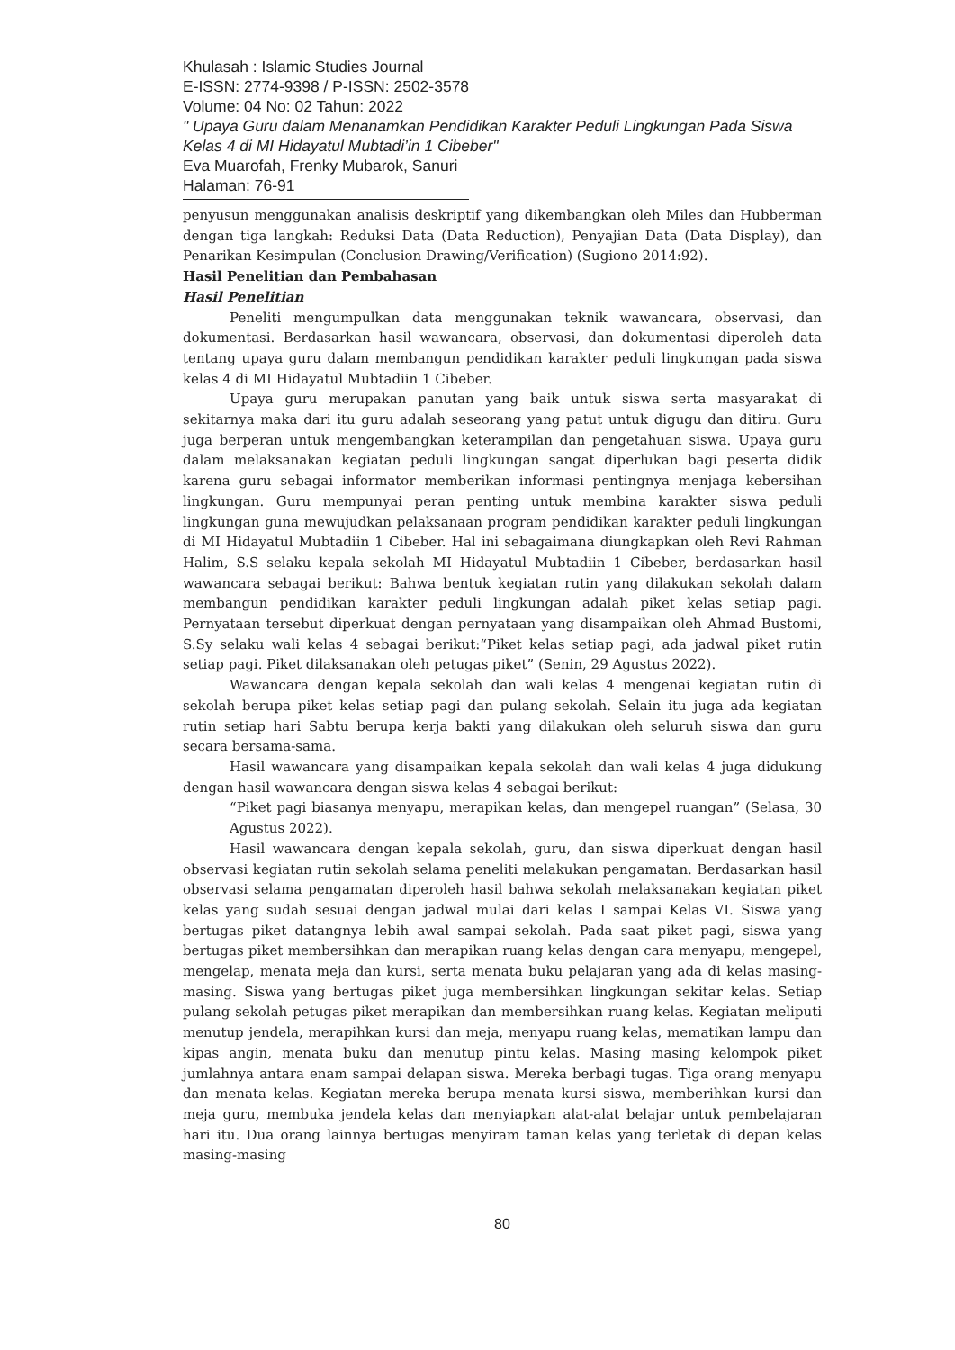Khulasah : Islamic Studies Journal
E-ISSN: 2774-9398 / P-ISSN: 2502-3578
Volume: 04 No: 02 Tahun: 2022
" Upaya Guru dalam Menanamkan Pendidikan Karakter Peduli Lingkungan Pada Siswa Kelas 4 di MI Hidayatul Mubtadi’in 1 Cibeber"
Eva Muarofah, Frenky Mubarok, Sanuri
Halaman: 76-91
penyusun menggunakan analisis deskriptif yang dikembangkan oleh Miles dan Hubberman dengan tiga langkah: Reduksi Data (Data Reduction), Penyajian Data (Data Display), dan Penarikan Kesimpulan (Conclusion Drawing/Verification) (Sugiono 2014:92).
Hasil Penelitian dan Pembahasan
Hasil Penelitian
Peneliti mengumpulkan data menggunakan teknik wawancara, observasi, dan dokumentasi. Berdasarkan hasil wawancara, observasi, dan dokumentasi diperoleh data tentang upaya guru dalam membangun pendidikan karakter peduli lingkungan pada siswa kelas 4 di MI Hidayatul Mubtadiin 1 Cibeber.
Upaya guru merupakan panutan yang baik untuk siswa serta masyarakat di sekitarnya maka dari itu guru adalah seseorang yang patut untuk digugu dan ditiru. Guru juga berperan untuk mengembangkan keterampilan dan pengetahuan siswa. Upaya guru dalam melaksanakan kegiatan peduli lingkungan sangat diperlukan bagi peserta didik karena guru sebagai informator memberikan informasi pentingnya menjaga kebersihan lingkungan. Guru mempunyai peran penting untuk membina karakter siswa peduli lingkungan guna mewujudkan pelaksanaan program pendidikan karakter peduli lingkungan di MI Hidayatul Mubtadiin 1 Cibeber. Hal ini sebagaimana diungkapkan oleh Revi Rahman Halim, S.S selaku kepala sekolah MI Hidayatul Mubtadiin 1 Cibeber, berdasarkan hasil wawancara sebagai berikut: Bahwa bentuk kegiatan rutin yang dilakukan sekolah dalam membangun pendidikan karakter peduli lingkungan adalah piket kelas setiap pagi. Pernyataan tersebut diperkuat dengan pernyataan yang disampaikan oleh Ahmad Bustomi, S.Sy selaku wali kelas 4 sebagai berikut:“Piket kelas setiap pagi, ada jadwal piket rutin setiap pagi. Piket dilaksanakan oleh petugas piket” (Senin, 29 Agustus 2022).
Wawancara dengan kepala sekolah dan wali kelas 4 mengenai kegiatan rutin di sekolah berupa piket kelas setiap pagi dan pulang sekolah. Selain itu juga ada kegiatan rutin setiap hari Sabtu berupa kerja bakti yang dilakukan oleh seluruh siswa dan guru secara bersama-sama.
Hasil wawancara yang disampaikan kepala sekolah dan wali kelas 4 juga didukung dengan hasil wawancara dengan siswa kelas 4 sebagai berikut:
“Piket pagi biasanya menyapu, merapikan kelas, dan mengepel ruangan” (Selasa, 30 Agustus 2022).
Hasil wawancara dengan kepala sekolah, guru, dan siswa diperkuat dengan hasil observasi kegiatan rutin sekolah selama peneliti melakukan pengamatan. Berdasarkan hasil observasi selama pengamatan diperoleh hasil bahwa sekolah melaksanakan kegiatan piket kelas yang sudah sesuai dengan jadwal mulai dari kelas I sampai Kelas VI. Siswa yang bertugas piket datangnya lebih awal sampai sekolah. Pada saat piket pagi, siswa yang bertugas piket membersihkan dan merapikan ruang kelas dengan cara menyapu, mengepel, mengelap, menata meja dan kursi, serta menata buku pelajaran yang ada di kelas masing-masing. Siswa yang bertugas piket juga membersihkan lingkungan sekitar kelas. Setiap pulang sekolah petugas piket merapikan dan membersihkan ruang kelas. Kegiatan meliputi menutup jendela, merapihkan kursi dan meja, menyapu ruang kelas, mematikan lampu dan kipas angin, menata buku dan menutup pintu kelas. Masing masing kelompok piket jumlahnya antara enam sampai delapan siswa. Mereka berbagi tugas. Tiga orang menyapu dan menata kelas. Kegiatan mereka berupa menata kursi siswa, memberihkan kursi dan meja guru, membuka jendela kelas dan menyiapkan alat-alat belajar untuk pembelajaran hari itu. Dua orang lainnya bertugas menyiram taman kelas yang terletak di depan kelas masing-masing
80